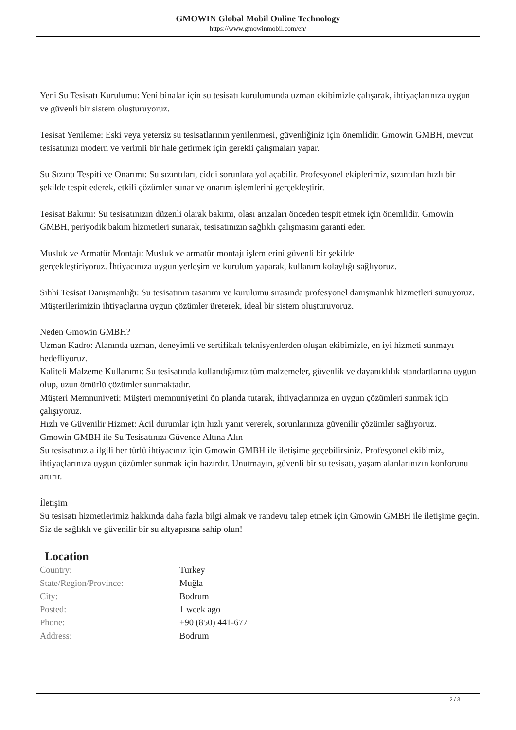GMOWIN Global Mobil Online Technology
https://www.gmowinmobil.com/en/
Yeni Su Tesisatı Kurulumu: Yeni binalar için su tesisatı kurulumunda uzman ekibimizle çalışarak, ihtiyaçlarınıza uygun ve güvenli bir sistem oluşturuyoruz.
Tesisat Yenileme: Eski veya yetersiz su tesisatlarının yenilenmesi, güvenliğiniz için önemlidir. Gmowin GMBH, mevcut tesisatınızı modern ve verimli bir hale getirmek için gerekli çalışmaları yapar.
Su Sızıntı Tespiti ve Onarımı: Su sızıntıları, ciddi sorunlara yol açabilir. Profesyonel ekiplerimiz, sızıntıları hızlı bir şekilde tespit ederek, etkili çözümler sunar ve onarım işlemlerini gerçekleştirir.
Tesisat Bakımı: Su tesisatınızın düzenli olarak bakımı, olası arızaları önceden tespit etmek için önemlidir. Gmowin GMBH, periyodik bakım hizmetleri sunarak, tesisatınızın sağlıklı çalışmasını garanti eder.
Musluk ve Armatür Montajı: Musluk ve armatür montajı işlemlerini güvenli bir şekilde
gerçekleştiriyoruz. İhtiyacınıza uygun yerleşim ve kurulum yaparak, kullanım kolaylığı sağlıyoruz.
Sıhhi Tesisat Danışmanlığı: Su tesisatının tasarımı ve kurulumu sırasında profesyonel danışmanlık hizmetleri sunuyoruz. Müşterilerimizin ihtiyaçlarına uygun çözümler üreterek, ideal bir sistem oluşturuyoruz.
Neden Gmowin GMBH?
Uzman Kadro: Alanında uzman, deneyimli ve sertifikalı teknisyenlerden oluşan ekibimizle, en iyi hizmeti sunmayı hedefliyoruz.
Kaliteli Malzeme Kullanımı: Su tesisatında kullandığımız tüm malzemeler, güvenlik ve dayanıklılık standartlarına uygun olup, uzun ömürlü çözümler sunmaktadır.
Müşteri Memnuniyeti: Müşteri memnuniyetini ön planda tutarak, ihtiyaçlarınıza en uygun çözümleri sunmak için çalışıyoruz.
Hızlı ve Güvenilir Hizmet: Acil durumlar için hızlı yanıt vererek, sorunlarınıza güvenilir çözümler sağlıyoruz.
Gmowin GMBH ile Su Tesisatınızı Güvence Altına Alın
Su tesisatınızla ilgili her türlü ihtiyacınız için Gmowin GMBH ile iletişime geçebilirsiniz. Profesyonel ekibimiz, ihtiyaçlarınıza uygun çözümler sunmak için hazırdır. Unutmayın, güvenli bir su tesisatı, yaşam alanlarınızın konforunu artırır.
İletişim
Su tesisatı hizmetlerimiz hakkında daha fazla bilgi almak ve randevu talep etmek için Gmowin GMBH ile iletişime geçin. Siz de sağlıklı ve güvenilir bir su altyapısına sahip olun!
Location
| Country: | Turkey |
| State/Region/Province: | Muğla |
| City: | Bodrum |
| Posted: | 1 week ago |
| Phone: | +90 (850) 441-677 |
| Address: | Bodrum |
2 / 3